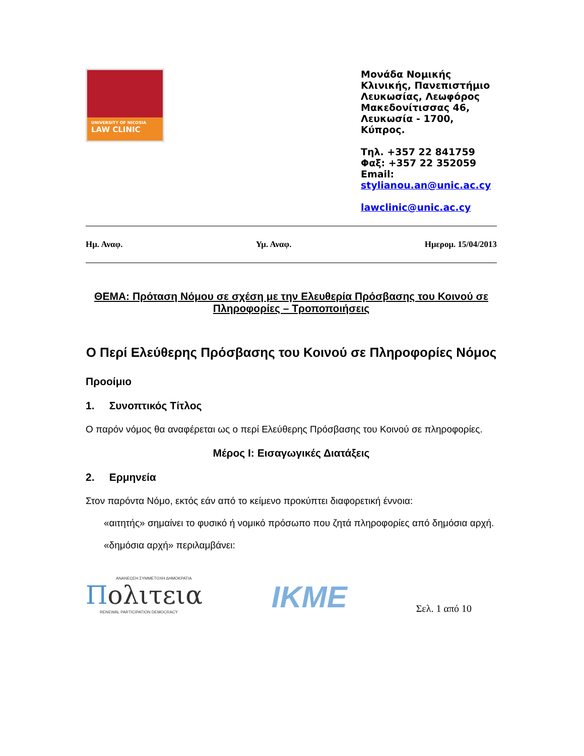UNIVERSITY OF NICOSIA
LAW CLINIC
Μονάδα Νομικής Κλινικής, Πανεπιστήμιο Λευκωσίας, Λεωφόρος Μακεδονίτισσας 46, Λευκωσία - 1700, Κύπρος.
Τηλ. +357 22 841759
Φαξ: +357 22 352059
Email:
stylianou.an@unic.ac.cy
lawclinic@unic.ac.cy
Ημ. Αναφ. Υμ. Αναφ. Ημερομ. 15/04/2013
ΘΕΜΑ: Πρόταση Νόμου σε σχέση με την Ελευθερία Πρόσβασης του Κοινού σε Πληροφορίες – Τροποποιήσεις
Ο Περί Ελεύθερης Πρόσβασης του Κοινού σε Πληροφορίες Νόμος
Προοίμιο
1. Συνοπτικός Τίτλος
Ο παρόν νόμος θα αναφέρεται ως ο περί Ελεύθερης Πρόσβασης του Κοινού σε πληροφορίες.
Μέρος Ι: Εισαγωγικές Διατάξεις
2. Ερμηνεία
Στον παρόντα Νόμο, εκτός εάν από το κείμενο προκύπτει διαφορετική έννοια:
«αιτητής» σημαίνει το φυσικό ή νομικό πρόσωπο που ζητά πληροφορίες από δημόσια αρχή.
«δημόσια αρχή» περιλαμβάνει:
ΑΝΑΝΕΩΣΗ ΣΥΜΜΕΤΟΧΗ ΔΗΜΟΚΡΑΤΙΑ
Πολιτεια
RENEWAL PARTICIPATION DEMOCRACY
IKME
Σελ. 1 από 10